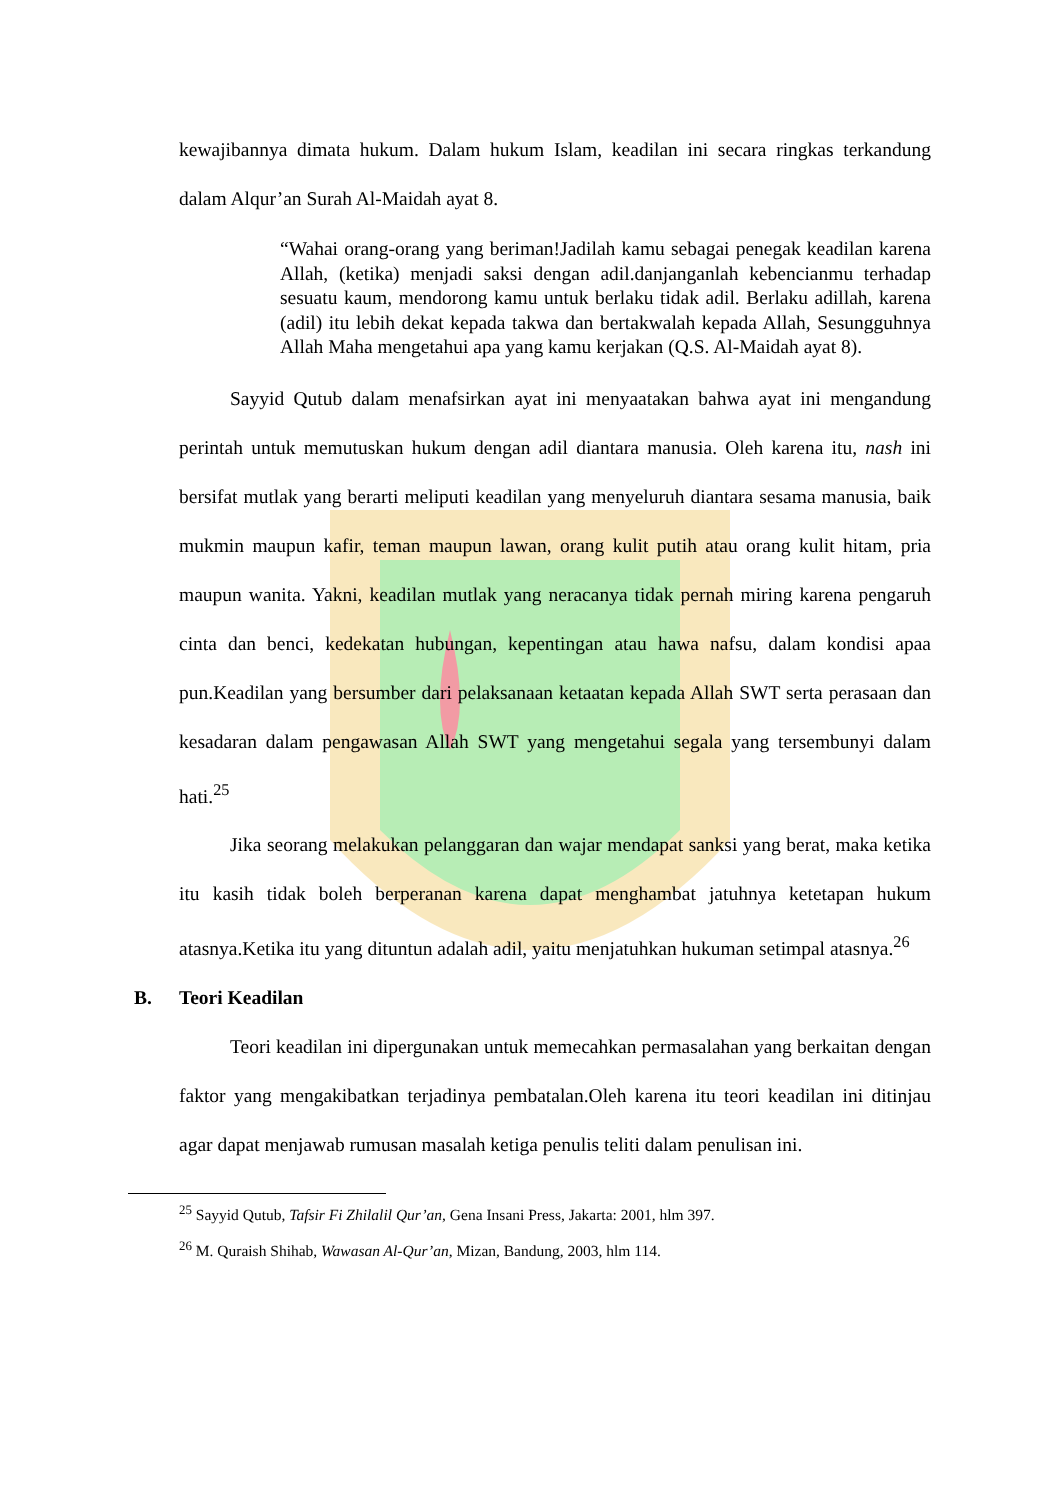kewajibannya dimata hukum. Dalam hukum Islam, keadilan ini secara ringkas terkandung dalam Alqur’an Surah Al-Maidah ayat 8.
“Wahai orang-orang yang beriman!Jadilah kamu sebagai penegak keadilan karena Allah, (ketika) menjadi saksi dengan adil.danjanganlah kebencianmu terhadap sesuatu kaum, mendorong kamu untuk berlaku tidak adil. Berlaku adillah, karena (adil) itu lebih dekat kepada takwa dan bertakwalah kepada Allah, Sesungguhnya Allah Maha mengetahui apa yang kamu kerjakan (Q.S. Al-Maidah ayat 8).
Sayyid Qutub dalam menafsirkan ayat ini menyaatakan bahwa ayat ini mengandung perintah untuk memutuskan hukum dengan adil diantara manusia. Oleh karena itu, nash ini bersifat mutlak yang berarti meliputi keadilan yang menyeluruh diantara sesama manusia, baik mukmin maupun kafir, teman maupun lawan, orang kulit putih atau orang kulit hitam, pria maupun wanita. Yakni, keadilan mutlak yang neracanya tidak pernah miring karena pengaruh cinta dan benci, kedekatan hubungan, kepentingan atau hawa nafsu, dalam kondisi apaa pun.Keadilan yang bersumber dari pelaksanaan ketaatan kepada Allah SWT serta perasaan dan kesadaran dalam pengawasan Allah SWT yang mengetahui segala yang tersembunyi dalam hati.<sup>25</sup>
Jika seorang melakukan pelanggaran dan wajar mendapat sanksi yang berat, maka ketika itu kasih tidak boleh berperanan karena dapat menghambat jatuhnya ketetapan hukum atasnya.Ketika itu yang dituntun adalah adil, yaitu menjatuhkan hukuman setimpal atasnya.<sup>26</sup>
B. Teori Keadilan
Teori keadilan ini dipergunakan untuk memecahkan permasalahan yang berkaitan dengan faktor yang mengakibatkan terjadinya pembatalan.Oleh karena itu teori keadilan ini ditinjau agar dapat menjawab rumusan masalah ketiga penulis teliti dalam penulisan ini.
<sup>25</sup> Sayyid Qutub, Tafsir Fi Zhilalil Qur’an, Gena Insani Press, Jakarta: 2001, hlm 397.
<sup>26</sup> M. Quraish Shihab, Wawasan Al-Qur’an, Mizan, Bandung, 2003, hlm 114.